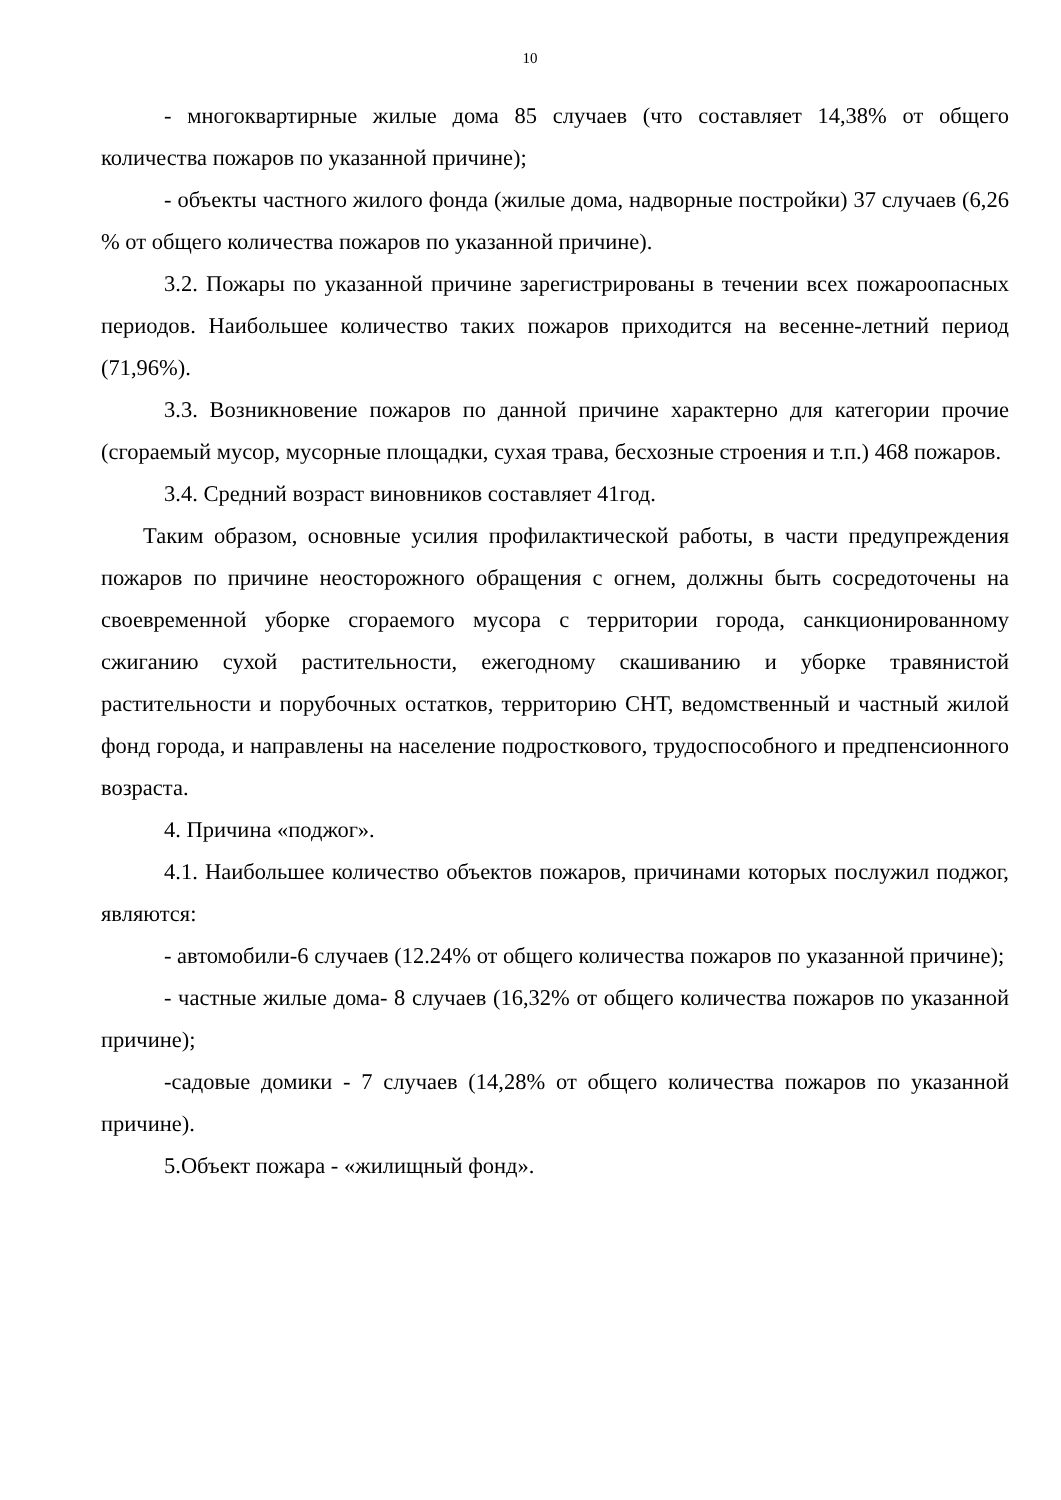10
- многоквартирные жилые дома 85 случаев (что составляет 14,38% от общего количества пожаров по указанной причине);
- объекты частного жилого фонда (жилые дома, надворные постройки) 37 случаев (6,26 % от общего количества пожаров по указанной причине).
3.2. Пожары по указанной причине зарегистрированы в течении всех пожароопасных периодов. Наибольшее количество таких пожаров приходится на весенне-летний период (71,96%).
3.3. Возникновение пожаров по данной причине характерно для категории прочие (сгораемый мусор, мусорные площадки, сухая трава, бесхозные строения и т.п.) 468 пожаров.
3.4. Средний возраст виновников составляет 41год.
Таким образом, основные усилия профилактической работы, в части предупреждения пожаров по причине неосторожного обращения с огнем, должны быть сосредоточены на своевременной уборке сгораемого мусора с территории города, санкционированному сжиганию сухой растительности, ежегодному скашиванию и уборке травянистой растительности и порубочных остатков, территорию СНТ, ведомственный и частный жилой фонд города, и направлены на население подросткового, трудоспособного и предпенсионного возраста.
4. Причина «поджог».
4.1. Наибольшее количество объектов пожаров, причинами которых послужил поджог, являются:
- автомобили-6 случаев (12.24% от общего количества пожаров по указанной причине);
- частные жилые дома- 8 случаев (16,32% от общего количества пожаров по указанной причине);
-садовые домики - 7 случаев (14,28% от общего количества пожаров по указанной причине).
5.Объект пожара - «жилищный фонд».